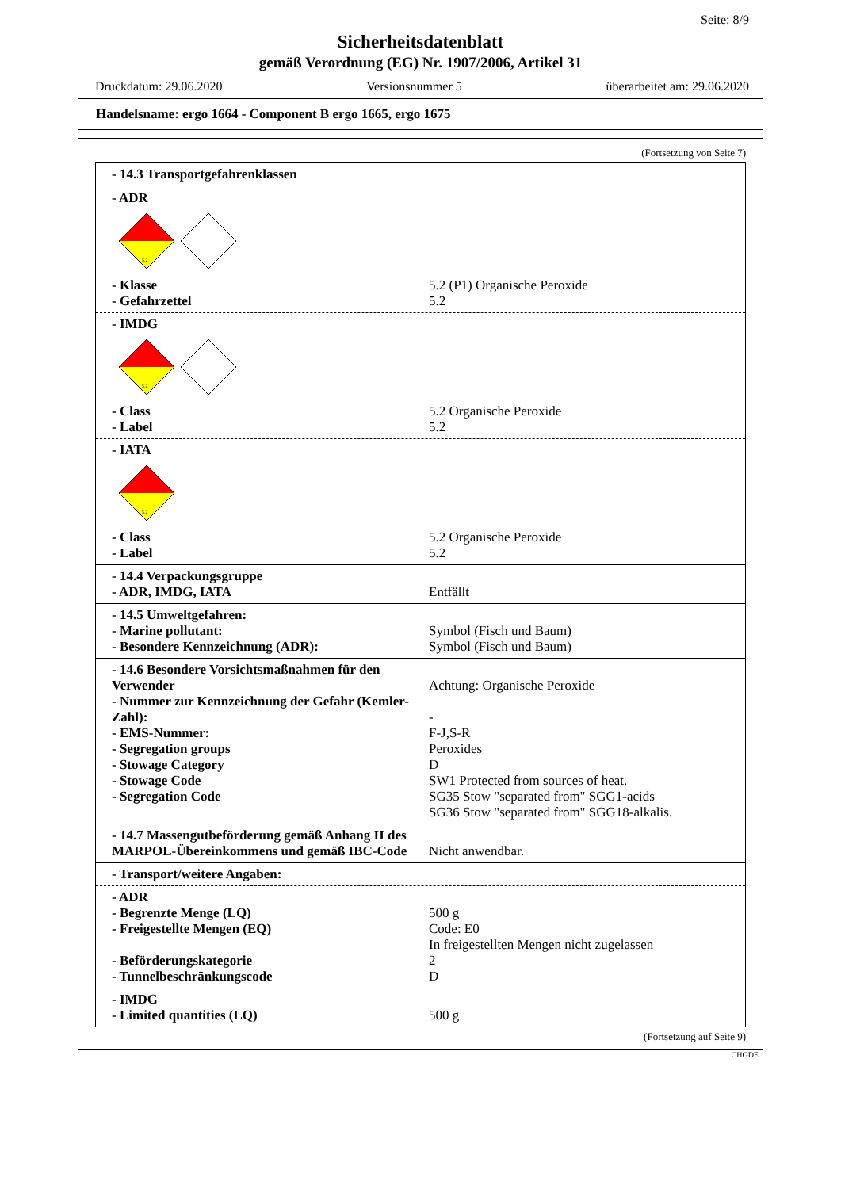Seite: 8/9
Sicherheitsdatenblatt
gemäß Verordnung (EG) Nr. 1907/2006, Artikel 31
Druckdatum: 29.06.2020 Versionsnummer 5 überarbeitet am: 29.06.2020
Handelsname: ergo 1664 - Component B ergo 1665, ergo 1675
(Fortsetzung von Seite 7)
- 14.3 Transportgefahrenklassen
- ADR
5.2
- Klasse 5.2 (P1) Organische Peroxide
- Gefahrzettel 5.2
- IMDG
5.2
- Class 5.2 Organische Peroxide
- Label 5.2
- IATA
5.2
- Class 5.2 Organische Peroxide
- Label 5.2
- 14.4 Verpackungsgruppe
- ADR, IMDG, IATA Entfällt
- 14.5 Umweltgefahren:
- Marine pollutant: Symbol (Fisch und Baum)
- Besondere Kennzeichnung (ADR): Symbol (Fisch und Baum)
- 14.6 Besondere Vorsichtsmaßnahmen für den Verwender
Achtung: Organische Peroxide
- Nummer zur Kennzeichnung der Gefahr (Kemler-Zahl):
-
- EMS-Nummer: F-J,S-R
- Segregation groups Peroxides
- Stowage Category D
- Stowage Code SW1 Protected from sources of heat.
- Segregation Code SG35 Stow "separated from" SGG1-acids
SG36 Stow "separated from" SGG18-alkalis.
- 14.7 Massengutbeförderung gemäß Anhang II des MARPOL-Übereinkommens und gemäß IBC-Code
Nicht anwendbar.
- Transport/weitere Angaben:
- ADR
- Begrenzte Menge (LQ) 500 g
- Freigestellte Mengen (EQ) Code: E0
In freigestellten Mengen nicht zugelassen
- Beförderungskategorie 2
- Tunnelbeschränkungscode D
- IMDG
- Limited quantities (LQ) 500 g
(Fortsetzung auf Seite 9)
CHGDE